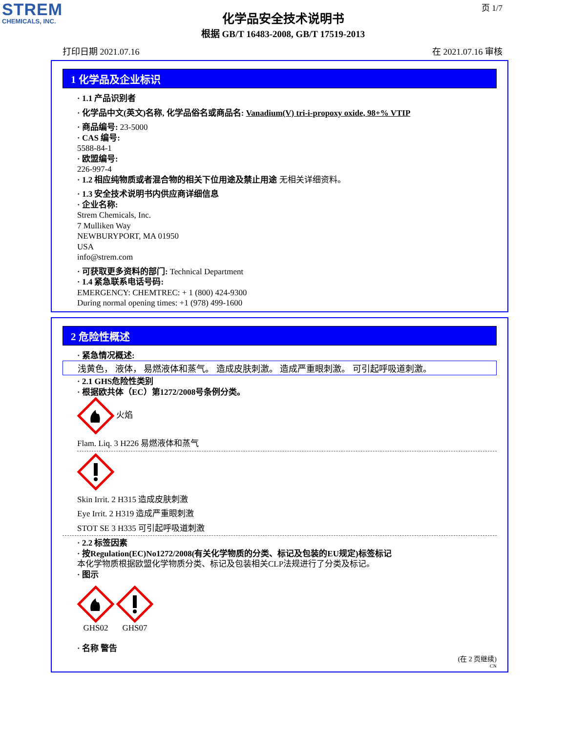STREM
CHEMICALS, INC.
页 1/7
化学品安全技术说明书
根据 GB/T 16483-2008, GB/T 17519-2013
打印日期 2021.07.16 在 2021.07.16 审核
1 化学品及企业标识
· 1.1 产品识别者
· 化学品中文(英文)名称, 化学品俗名或商品名: Vanadium(V) tri-i-propoxy oxide, 98+% VTIP
· 商品编号: 23-5000
· CAS 编号:
5588-84-1
· 欧盟编号:
226-997-4
· 1.2 相应纯物质或者混合物的相关下位用途及禁止用途 无相关详细资料。
· 1.3 安全技术说明书内供应商详细信息
· 企业名称:
Strem Chemicals, Inc.
7 Mulliken Way
NEWBURYPORT, MA 01950
USA
info@strem.com
· 可获取更多资料的部门: Technical Department
· 1.4 紧急联系电话号码:
EMERGENCY: CHEMTREC: + 1 (800) 424-9300
During normal opening times: +1 (978) 499-1600
2 危险性概述
· 紧急情况概述:
浅黄色， 液体， 易燃液体和蒸气。 造成皮肤刺激。 造成严重眼刺激。 可引起呼吸道刺激。
· 2.1 GHS危险性类别
· 根据欧共体（EC）第1272/2008号条例分类。
火焰
Flam. Liq. 3 H226 易燃液体和蒸气
Skin Irrit. 2 H315 造成皮肤刺激
Eye Irrit. 2 H319 造成严重眼刺激
STOT SE 3 H335 可引起呼吸道刺激
· 2.2 标签因素
· 按Regulation(EC)No1272/2008(有关化学物质的分类、标记及包装的EU规定)标签标记
本化学物质根据欧盟化学物质分类、标记及包装相关CLP法规进行了分类及标记。
· 图示
GHS02
GHS07
· 名称 警告
(在 2 页继续)
CN